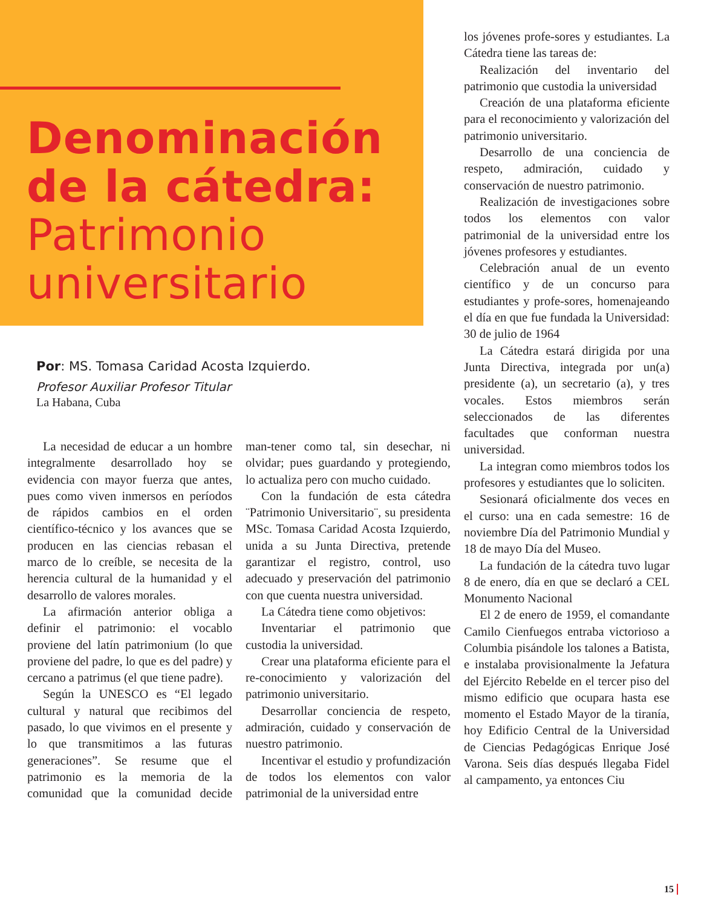Denominación de la cátedra:
Patrimonio universitario
Por: MS. Tomasa Caridad Acosta Izquierdo.
Profesor Auxiliar Profesor Titular
La Habana, Cuba
La necesidad de educar a un hombre integralmente desarrollado hoy se evidencia con mayor fuerza que antes, pues como viven inmersos en períodos de rápidos cambios en el orden científico-técnico y los avances que se producen en las ciencias rebasan el marco de lo creíble, se necesita de la herencia cultural de la humanidad y el desarrollo de valores morales.
La afirmación anterior obliga a definir el patrimonio: el vocablo proviene del latín patrimonium (lo que proviene del padre, lo que es del padre) y cercano a patrimus (el que tiene padre).
Según la UNESCO es “El legado cultural y natural que recibimos del pasado, lo que vivimos en el presente y lo que transmitimos a las futuras generaciones”. Se resume que el patrimonio es la memoria de la comunidad que la comunidad decide man-tener como tal, sin desechar, ni olvidar; pues guardando y protegiendo, lo actualiza pero con mucho cuidado.
Con la fundación de esta cátedra ¨Patrimonio Universitario¨, su presidenta MSc. Tomasa Caridad Acosta Izquierdo, unida a su Junta Directiva, pretende garantizar el registro, control, uso adecuado y preservación del patrimonio con que cuenta nuestra universidad.
La Cátedra tiene como objetivos:
Inventariar el patrimonio que custodia la universidad.
Crear una plataforma eficiente para el re-conocimiento y valorización del patrimonio universitario.
Desarrollar conciencia de respeto, admiración, cuidado y conservación de nuestro patrimonio.
Incentivar el estudio y profundización de todos los elementos con valor patrimonial de la universidad entre
los jóvenes profe-sores y estudiantes. La Cátedra tiene las tareas de:
Realización del inventario del patrimonio que custodia la universidad
Creación de una plataforma eficiente para el reconocimiento y valorización del patrimonio universitario.
Desarrollo de una conciencia de respeto, admiración, cuidado y conservación de nuestro patrimonio.
Realización de investigaciones sobre todos los elementos con valor patrimonial de la universidad entre los jóvenes profesores y estudiantes.
Celebración anual de un evento científico y de un concurso para estudiantes y profe-sores, homenajeando el día en que fue fundada la Universidad: 30 de julio de 1964
La Cátedra estará dirigida por una Junta Directiva, integrada por un(a) presidente (a), un secretario (a), y tres vocales. Estos miembros serán seleccionados de las diferentes facultades que conforman nuestra universidad.
La integran como miembros todos los profesores y estudiantes que lo soliciten.
Sesionará oficialmente dos veces en el curso: una en cada semestre: 16 de noviembre Día del Patrimonio Mundial y 18 de mayo Día del Museo.
La fundación de la cátedra tuvo lugar 8 de enero, día en que se declaró a CEL Monumento Nacional
El 2 de enero de 1959, el comandante Camilo Cienfuegos entraba victorioso a Columbia pisándole los talones a Batista, e instalaba provisionalmente la Jefatura del Ejército Rebelde en el tercer piso del mismo edificio que ocupara hasta ese momento el Estado Mayor de la tiranía, hoy Edificio Central de la Universidad de Ciencias Pedagógicas Enrique José Varona. Seis días después llegaba Fidel al campamento, ya entonces Ciu
15